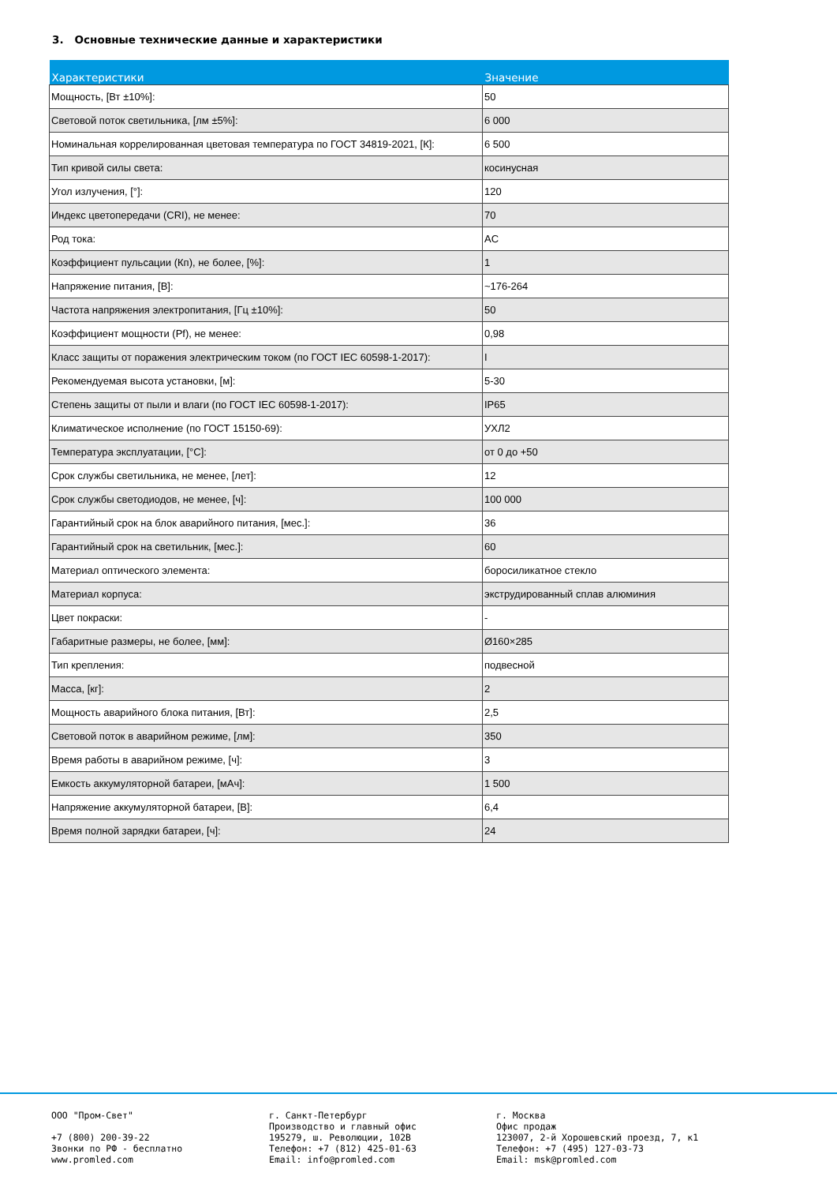3. Основные технические данные и характеристики
| Характеристики | Значение |
| --- | --- |
| Мощность, [Вт ±10%]: | 50 |
| Световой поток светильника, [лм ±5%]: | 6 000 |
| Номинальная коррелированная цветовая температура по ГОСТ 34819-2021, [К]: | 6 500 |
| Тип кривой силы света: | косинусная |
| Угол излучения, [°]: | 120 |
| Индекс цветопередачи (CRI), не менее: | 70 |
| Род тока: | AC |
| Коэффициент пульсации (Кп), не более, [%]: | 1 |
| Напряжение питания, [В]: | ~176-264 |
| Частота напряжения электропитания, [Гц ±10%]: | 50 |
| Коэффициент мощности (Pf), не менее: | 0,98 |
| Класс защиты от поражения электрическим током (по ГОСТ IEC 60598-1-2017): | I |
| Рекомендуемая высота установки, [м]: | 5-30 |
| Степень защиты от пыли и влаги (по ГОСТ IEC 60598-1-2017): | IP65 |
| Климатическое исполнение (по ГОСТ 15150-69): | УХЛ2 |
| Температура эксплуатации, [°С]: | от 0 до +50 |
| Срок службы светильника, не менее, [лет]: | 12 |
| Срок службы светодиодов, не менее, [ч]: | 100 000 |
| Гарантийный срок на блок аварийного питания, [мес.]: | 36 |
| Гарантийный срок на светильник, [мес.]: | 60 |
| Материал оптического элемента: | боросиликатное стекло |
| Материал корпуса: | экструдированный сплав алюминия |
| Цвет покраски: | - |
| Габаритные размеры, не более, [мм]: | Ø160×285 |
| Тип крепления: | подвесной |
| Масса, [кг]: | 2 |
| Мощность аварийного блока питания, [Вт]: | 2,5 |
| Световой поток в аварийном режиме, [лм]: | 350 |
| Время работы в аварийном режиме, [ч]: | 3 |
| Емкость аккумуляторной батареи, [мАч]: | 1 500 |
| Напряжение аккумуляторной батареи, [В]: | 6,4 |
| Время полной зарядки батареи, [ч]: | 24 |
ООО "Пром-Свет" +7 (800) 200-39-22 Звонки по РФ - бесплатно www.promled.com
г. Санкт-Петербург Производство и главный офис 195279, ш. Революции, 102В Телефон: +7 (812) 425-01-63 Email: info@promled.com
г. Москва Офис продаж 123007, 2-й Хорошевский проезд, 7, к1 Телефон: +7 (495) 127-03-73 Email: msk@promled.com